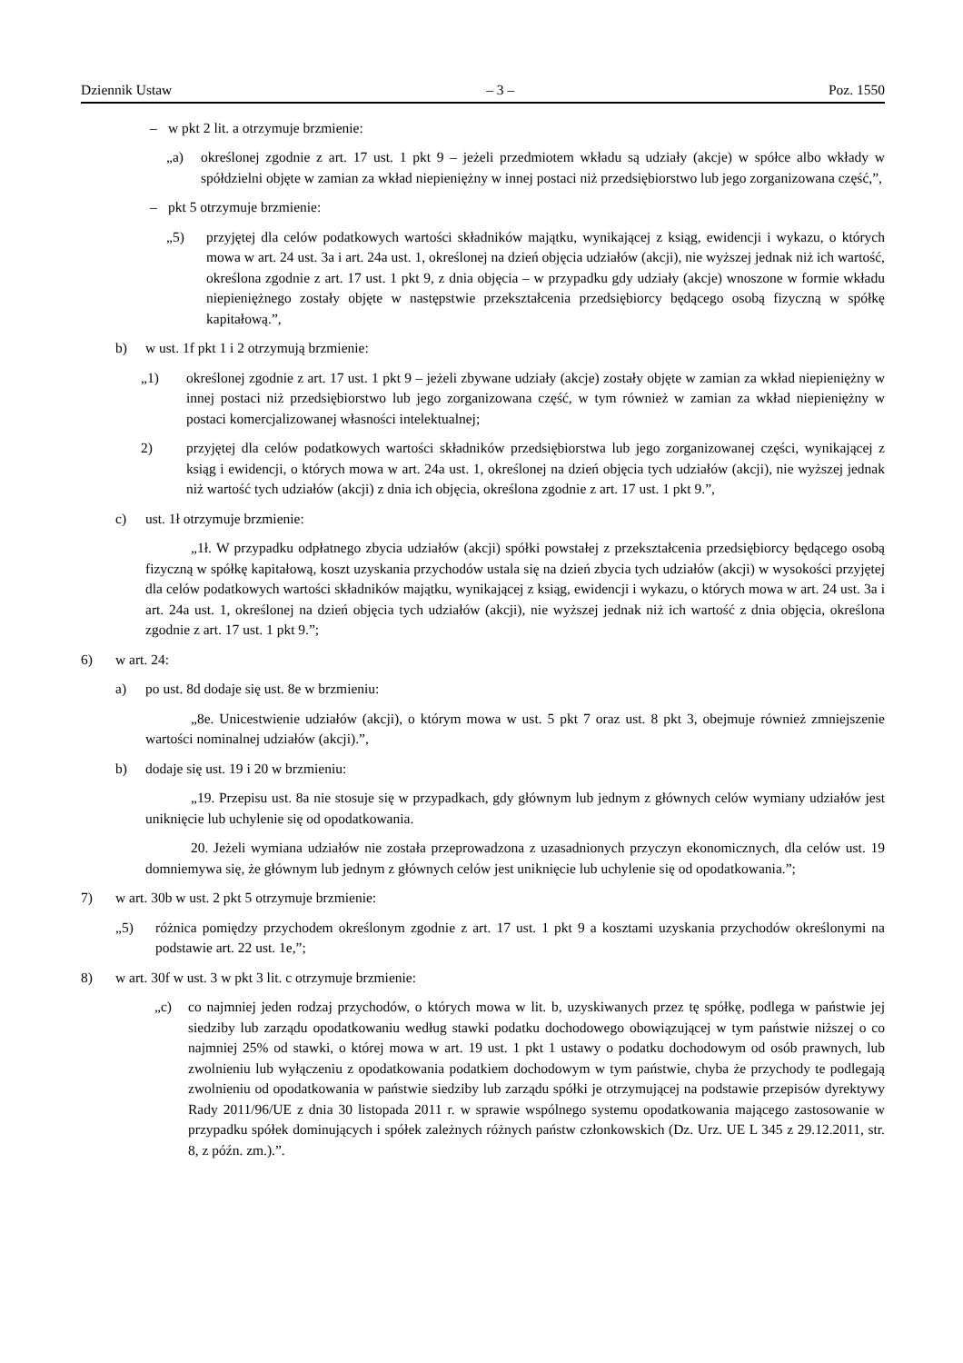Dziennik Ustaw – 3 – Poz. 1550
– w pkt 2 lit. a otrzymuje brzmienie:
„a) określonej zgodnie z art. 17 ust. 1 pkt 9 – jeżeli przedmiotem wkładu są udziały (akcje) w spółce albo wkłady w spółdzielni objęte w zamian za wkład niepieniężny w innej postaci niż przedsiębiorstwo lub jego zorganizowana część,”,
– pkt 5 otrzymuje brzmienie:
„5) przyjętej dla celów podatkowych wartości składników majątku, wynikającej z ksiąg, ewidencji i wykazu, o których mowa w art. 24 ust. 3a i art. 24a ust. 1, określonej na dzień objęcia udziałów (akcji), nie wyższej jednak niż ich wartość, określona zgodnie z art. 17 ust. 1 pkt 9, z dnia objęcia – w przypadku gdy udziały (akcje) wnoszone w formie wkładu niepieniężnego zostały objęte w następstwie przekształcenia przedsiębiorcy będącego osobą fizyczną w spółkę kapitałową.”,
b) w ust. 1f pkt 1 i 2 otrzymują brzmienie:
„1) określonej zgodnie z art. 17 ust. 1 pkt 9 – jeżeli zbywane udziały (akcje) zostały objęte w zamian za wkład niepieniężny w innej postaci niż przedsiębiorstwo lub jego zorganizowana część, w tym również w zamian za wkład niepieniężny w postaci komercjalizowanej własności intelektualnej;
2) przyjętej dla celów podatkowych wartości składników przedsiębiorstwa lub jego zorganizowanej części, wynikającej z ksiąg i ewidencji, o których mowa w art. 24a ust. 1, określonej na dzień objęcia tych udziałów (akcji), nie wyższej jednak niż wartość tych udziałów (akcji) z dnia ich objęcia, określona zgodnie z art. 17 ust. 1 pkt 9.”,
c) ust. 1ł otrzymuje brzmienie:
„1ł. W przypadku odpłatnego zbycia udziałów (akcji) spółki powstałej z przekształcenia przedsiębiorcy będącego osobą fizyczną w spółkę kapitałową, koszt uzyskania przychodów ustala się na dzień zbycia tych udziałów (akcji) w wysokości przyjętej dla celów podatkowych wartości składników majątku, wynikającej z ksiąg, ewidencji i wykazu, o których mowa w art. 24 ust. 3a i art. 24a ust. 1, określonej na dzień objęcia tych udziałów (akcji), nie wyższej jednak niż ich wartość z dnia objęcia, określona zgodnie z art. 17 ust. 1 pkt 9.”;
6) w art. 24:
a) po ust. 8d dodaje się ust. 8e w brzmieniu:
„8e. Unicestwienie udziałów (akcji), o którym mowa w ust. 5 pkt 7 oraz ust. 8 pkt 3, obejmuje również zmniejszenie wartości nominalnej udziałów (akcji).”,
b) dodaje się ust. 19 i 20 w brzmieniu:
„19. Przepisu ust. 8a nie stosuje się w przypadkach, gdy głównym lub jednym z głównych celów wymiany udziałów jest uniknięcie lub uchylenie się od opodatkowania.
20. Jeżeli wymiana udziałów nie została przeprowadzona z uzasadnionych przyczyn ekonomicznych, dla celów ust. 19 domniemywa się, że głównym lub jednym z głównych celów jest uniknięcie lub uchylenie się od opodatkowania.”;
7) w art. 30b w ust. 2 pkt 5 otrzymuje brzmienie:
„5) różnica pomiędzy przychodem określonym zgodnie z art. 17 ust. 1 pkt 9 a kosztami uzyskania przychodów określonymi na podstawie art. 22 ust. 1e,”;
8) w art. 30f w ust. 3 w pkt 3 lit. c otrzymuje brzmienie:
„c) co najmniej jeden rodzaj przychodów, o których mowa w lit. b, uzyskiwanych przez tę spółkę, podlega w państwie jej siedziby lub zarządu opodatkowaniu według stawki podatku dochodowego obowiązującej w tym państwie niższej o co najmniej 25% od stawki, o której mowa w art. 19 ust. 1 pkt 1 ustawy o podatku dochodowym od osób prawnych, lub zwolnieniu lub wyłączeniu z opodatkowania podatkiem dochodowym w tym państwie, chyba że przychody te podlegają zwolnieniu od opodatkowania w państwie siedziby lub zarządu spółki je otrzymującej na podstawie przepisów dyrektywy Rady 2011/96/UE z dnia 30 listopada 2011 r. w sprawie wspólnego systemu opodatkowania mającego zastosowanie w przypadku spółek dominujących i spółek zależnych różnych państw członkowskich (Dz. Urz. UE L 345 z 29.12.2011, str. 8, z późn. zm.).”.